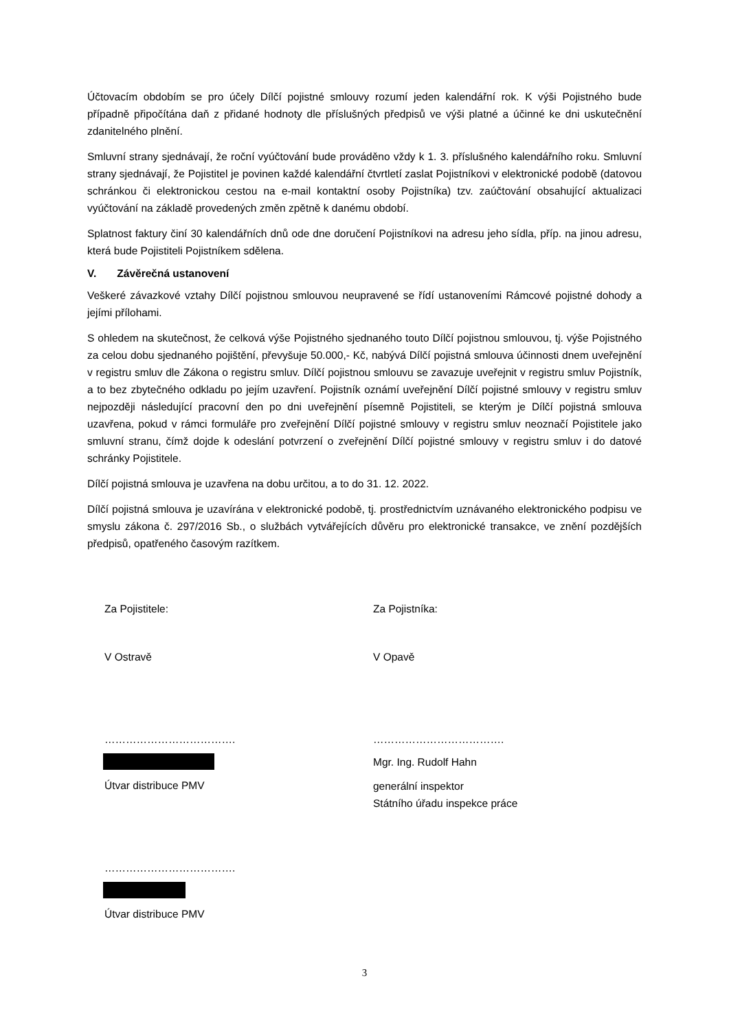Účtovacím obdobím se pro účely Dílčí pojistné smlouvy rozumí jeden kalendářní rok. K výši Pojistného bude případně připočítána daň z přidané hodnoty dle příslušných předpisů ve výši platné a účinné ke dni uskutečnění zdanitelného plnění.
Smluvní strany sjednávají, že roční vyúčtování bude prováděno vždy k 1. 3. příslušného kalendářního roku. Smluvní strany sjednávají, že Pojistitel je povinen každé kalendářní čtvrtletí zaslat Pojistníkovi v elektronické podobě (datovou schránkou či elektronickou cestou na e-mail kontaktní osoby Pojistníka) tzv. zaúčtování obsahující aktualizaci vyúčtování na základě provedených změn zpětně k danému období.
Splatnost faktury činí 30 kalendářních dnů ode dne doručení Pojistníkovi na adresu jeho sídla, příp. na jinou adresu, která bude Pojistiteli Pojistníkem sdělena.
V. Závěrečná ustanovení
Veškeré závazkové vztahy Dílčí pojistnou smlouvou neupravené se řídí ustanoveními Rámcové pojistné dohody a jejími přílohami.
S ohledem na skutečnost, že celková výše Pojistného sjednaného touto Dílčí pojistnou smlouvou, tj. výše Pojistného za celou dobu sjednaného pojištění, převyšuje 50.000,- Kč, nabývá Dílčí pojistná smlouva účinnosti dnem uveřejnění v registru smluv dle Zákona o registru smluv. Dílčí pojistnou smlouvu se zavazuje uveřejnit v registru smluv Pojistník, a to bez zbytečného odkladu po jejím uzavření. Pojistník oznámí uveřejnění Dílčí pojistné smlouvy v registru smluv nejpozději následující pracovní den po dni uveřejnění písemně Pojistiteli, se kterým je Dílčí pojistná smlouva uzavřena, pokud v rámci formuláře pro zveřejnění Dílčí pojistné smlouvy v registru smluv neoznačí Pojistitele jako smluvní stranu, čímž dojde k odeslání potvrzení o zveřejnění Dílčí pojistné smlouvy v registru smluv i do datové schránky Pojistitele.
Dílčí pojistná smlouva je uzavřena na dobu určitou, a to do 31. 12. 2022.
Dílčí pojistná smlouva je uzavírána v elektronické podobě, tj. prostřednictvím uznávaného elektronického podpisu ve smyslu zákona č. 297/2016 Sb., o službách vytvářejících důvěru pro elektronické transakce, ve znění pozdějších předpisů, opatřeného časovým razítkem.
Za Pojistitele:
V Ostravě
……………………………….
Útvar distribuce PMV
……………………………….
Útvar distribuce PMV
Za Pojistníka:
V Opavě
……………………………….
Mgr. Ing. Rudolf Hahn
generální inspektor
Státního úřadu inspekce práce
3